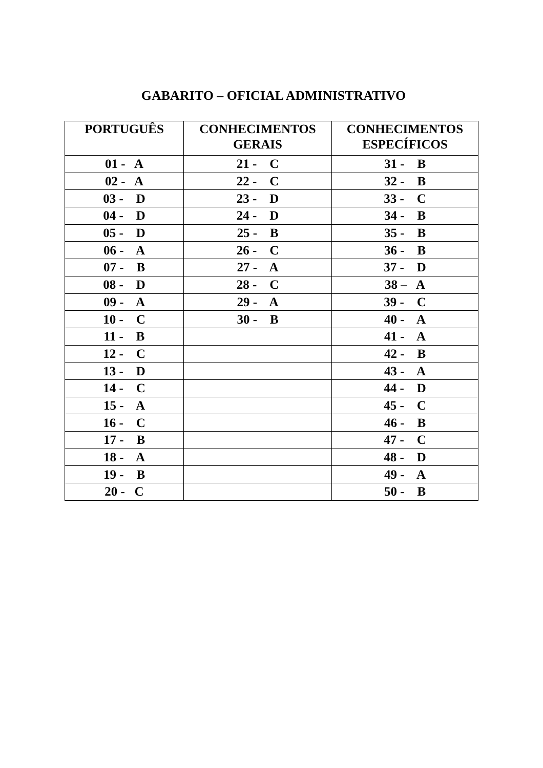GABARITO – OFICIAL ADMINISTRATIVO
| PORTUGUÊS | CONHECIMENTOS GERAIS | CONHECIMENTOS ESPECÍFICOS |
| --- | --- | --- |
| 01 - A | 21 - C | 31 - B |
| 02 - A | 22 - C | 32 - B |
| 03 - D | 23 - D | 33 - C |
| 04 - D | 24 - D | 34 - B |
| 05 - D | 25 - B | 35 - B |
| 06 - A | 26 - C | 36 - B |
| 07 - B | 27 - A | 37 - D |
| 08 - D | 28 - C | 38 – A |
| 09 - A | 29 - A | 39 - C |
| 10 - C | 30 - B | 40 - A |
| 11 - B | | 41 - A |
| 12 - C | | 42 - B |
| 13 - D | | 43 - A |
| 14 - C | | 44 - D |
| 15 - A | | 45 - C |
| 16 - C | | 46 - B |
| 17 - B | | 47 - C |
| 18 - A | | 48 - D |
| 19 - B | | 49 - A |
| 20 - C | | 50 - B |